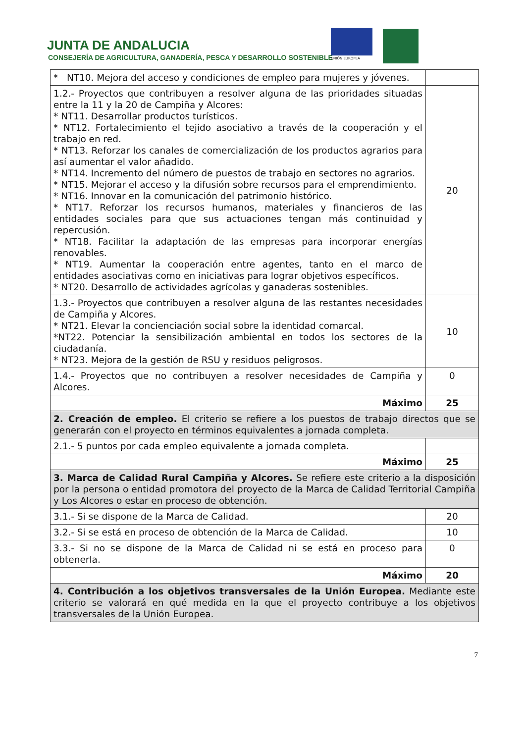JUNTA DE ANDALUCIA
CONSEJERÍA DE AGRICULTURA, GANADERÍA, PESCA Y DESARROLLO SOSTENIBLE
UNIÓN EUROPEA
| * NT10. Mejora del acceso y condiciones de empleo para mujeres y jóvenes. | |
| 1.2.- Proyectos que contribuyen a resolver alguna de las prioridades situadas entre la 11 y la 20 de Campiña y Alcores: * NT11. Desarrollar productos turísticos. * NT12. Fortalecimiento el tejido asociativo a través de la cooperación y el trabajo en red. * NT13. Reforzar los canales de comercialización de los productos agrarios para así aumentar el valor añadido. * NT14. Incremento del número de puestos de trabajo en sectores no agrarios. * NT15. Mejorar el acceso y la difusión sobre recursos para el emprendimiento. * NT16. Innovar en la comunicación del patrimonio histórico. * NT17. Reforzar los recursos humanos, materiales y financieros de las entidades sociales para que sus actuaciones tengan más continuidad y repercusión. * NT18. Facilitar la adaptación de las empresas para incorporar energías renovables. * NT19. Aumentar la cooperación entre agentes, tanto en el marco de entidades asociativas como en iniciativas para lograr objetivos específicos. * NT20. Desarrollo de actividades agrícolas y ganaderas sostenibles. | 20 |
| 1.3.- Proyectos que contribuyen a resolver alguna de las restantes necesidades de Campiña y Alcores. * NT21. Elevar la concienciación social sobre la identidad comarcal. *NT22. Potenciar la sensibilización ambiental en todos los sectores de la ciudadanía. * NT23. Mejora de la gestión de RSU y residuos peligrosos. | 10 |
| 1.4.- Proyectos que no contribuyen a resolver necesidades de Campiña y Alcores. | 0 |
| Máximo | 25 |
| 2. Creación de empleo. El criterio se refiere a los puestos de trabajo directos que se generarán con el proyecto en términos equivalentes a jornada completa. | |
| 2.1.- 5 puntos por cada empleo equivalente a jornada completa. | |
| Máximo | 25 |
| 3. Marca de Calidad Rural Campiña y Alcores. Se refiere este criterio a la disposición por la persona o entidad promotora del proyecto de la Marca de Calidad Territorial Campiña y Los Alcores o estar en proceso de obtención. | |
| 3.1.- Si se dispone de la Marca de Calidad. | 20 |
| 3.2.- Si se está en proceso de obtención de la Marca de Calidad. | 10 |
| 3.3.- Si no se dispone de la Marca de Calidad ni se está en proceso para obtenerla. | 0 |
| Máximo | 20 |
| 4. Contribución a los objetivos transversales de la Unión Europea. Mediante este criterio se valorará en qué medida en la que el proyecto contribuye a los objetivos transversales de la Unión Europea. | |
7